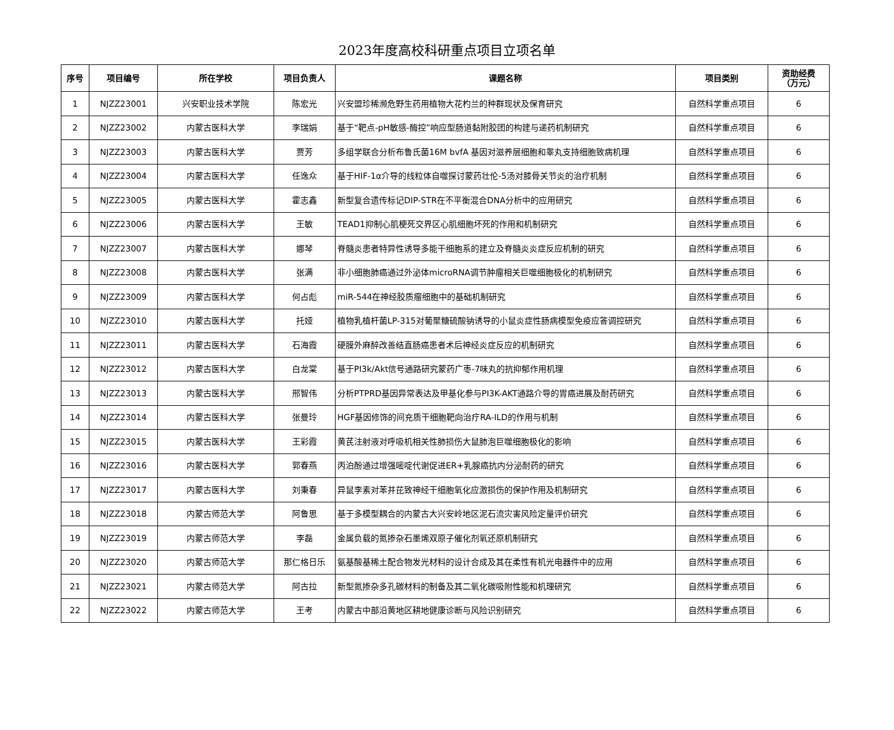2023年度高校科研重点项目立项名单
| 序号 | 项目编号 | 所在学校 | 项目负责人 | 课题名称 | 项目类别 | 资助经费 （万元） |
| --- | --- | --- | --- | --- | --- | --- |
| 1 | NJZZ23001 | 兴安职业技术学院 | 陈宏光 | 兴安盟珍稀濒危野生药用植物大花杓兰的种群现状及保育研究 | 自然科学重点项目 | 6 |
| 2 | NJZZ23002 | 内蒙古医科大学 | 李瑞娟 | 基于“靶点-pH敏感-酶控”响应型肠道黏附胶团的构建与递药机制研究 | 自然科学重点项目 | 6 |
| 3 | NJZZ23003 | 内蒙古医科大学 | 贾芳 | 多组学联合分析布鲁氏菌16M bvfA 基因对滋养层细胞和睾丸支持细胞致病机理 | 自然科学重点项目 | 6 |
| 4 | NJZZ23004 | 内蒙古医科大学 | 任逸众 | 基于HIF-1α介导的线粒体自噬探讨蒙药壮伦-5汤对膝骨关节炎的治疗机制 | 自然科学重点项目 | 6 |
| 5 | NJZZ23005 | 内蒙古医科大学 | 霍志鑫 | 新型复合遗传标记DIP-STR在不平衡混合DNA分析中的应用研究 | 自然科学重点项目 | 6 |
| 6 | NJZZ23006 | 内蒙古医科大学 | 王敏 | TEAD1抑制心肌梗死交界区心肌细胞坏死的作用和机制研究 | 自然科学重点项目 | 6 |
| 7 | NJZZ23007 | 内蒙古医科大学 | 娜琴 | 脊髓炎患者特异性诱导多能干细胞系的建立及脊髓炎炎症反应机制的研究 | 自然科学重点项目 | 6 |
| 8 | NJZZ23008 | 内蒙古医科大学 | 张满 | 非小细胞肺癌通过外泌体microRNA调节肿瘤相关巨噬细胞极化的机制研究 | 自然科学重点项目 | 6 |
| 9 | NJZZ23009 | 内蒙古医科大学 | 何占彪 | miR-544在神经胶质瘤细胞中的基础机制研究 | 自然科学重点项目 | 6 |
| 10 | NJZZ23010 | 内蒙古医科大学 | 托娅 | 植物乳植杆菌LP-315对葡聚糖硫酸钠诱导的小鼠炎症性肠病模型免疫应答调控研究 | 自然科学重点项目 | 6 |
| 11 | NJZZ23011 | 内蒙古医科大学 | 石海霞 | 硬膜外麻醉改善结直肠癌患者术后神经炎症反应的机制研究 | 自然科学重点项目 | 6 |
| 12 | NJZZ23012 | 内蒙古医科大学 | 白龙棠 | 基于PI3k/Akt信号通路研究蒙药广枣-7味丸的抗抑郁作用机理 | 自然科学重点项目 | 6 |
| 13 | NJZZ23013 | 内蒙古医科大学 | 邢智伟 | 分析PTPRD基因异常表达及甲基化参与PI3K-AKT通路介导的胃癌进展及耐药研究 | 自然科学重点项目 | 6 |
| 14 | NJZZ23014 | 内蒙古医科大学 | 张曼玲 | HGF基因修饰的间充质干细胞靶向治疗RA-ILD的作用与机制 | 自然科学重点项目 | 6 |
| 15 | NJZZ23015 | 内蒙古医科大学 | 王彩霞 | 黄芪注射液对呼吸机相关性肺损伤大鼠肺泡巨噬细胞极化的影响 | 自然科学重点项目 | 6 |
| 16 | NJZZ23016 | 内蒙古医科大学 | 郭春燕 | 丙泊酚通过增强嘧啶代谢促进ER+乳腺癌抗内分泌耐药的研究 | 自然科学重点项目 | 6 |
| 17 | NJZZ23017 | 内蒙古医科大学 | 刘秉春 | 异鼠李素对苯并芘致神经干细胞氧化应激损伤的保护作用及机制研究 | 自然科学重点项目 | 6 |
| 18 | NJZZ23018 | 内蒙古师范大学 | 阿鲁思 | 基于多模型耦合的内蒙古大兴安岭地区泥石流灾害风险定量评价研究 | 自然科学重点项目 | 6 |
| 19 | NJZZ23019 | 内蒙古师范大学 | 李磊 | 金属负载的氮掺杂石墨烯双原子催化剂氧还原机制研究 | 自然科学重点项目 | 6 |
| 20 | NJZZ23020 | 内蒙古师范大学 | 那仁格日乐 | 氨基酸基稀土配合物发光材料的设计合成及其在柔性有机光电器件中的应用 | 自然科学重点项目 | 6 |
| 21 | NJZZ23021 | 内蒙古师范大学 | 阿古拉 | 新型氮掺杂多孔碳材料的制备及其二氧化碳吸附性能和机理研究 | 自然科学重点项目 | 6 |
| 22 | NJZZ23022 | 内蒙古师范大学 | 王考 | 内蒙古中部沿黄地区耕地健康诊断与风险识别研究 | 自然科学重点项目 | 6 |